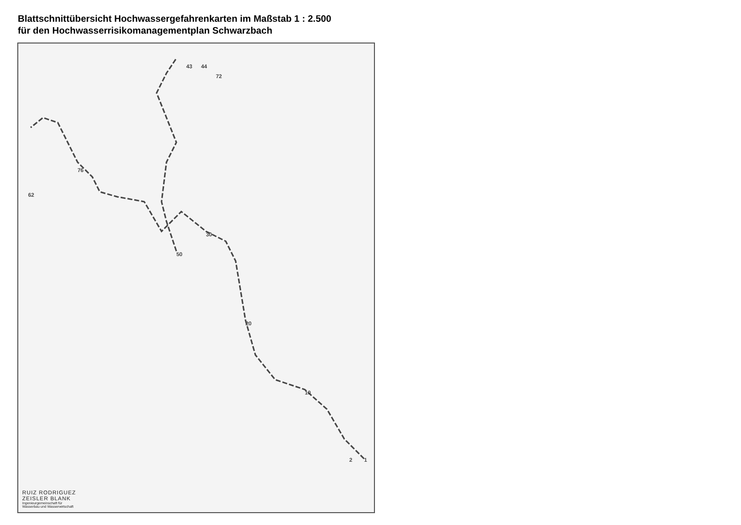Blattschnittübersicht Hochwassergefahrenkarten im Maßstab 1 : 2.500
für den Hochwasserrisikomanagementplan Schwarzbach
1
2
10
20
30
50
62
43 44
72
76
RUIZ RODRIGUEZ
ZEISLER BLANK
Ingenieurgemeinschaft für
Wasserbau und Wasserwirtschaft